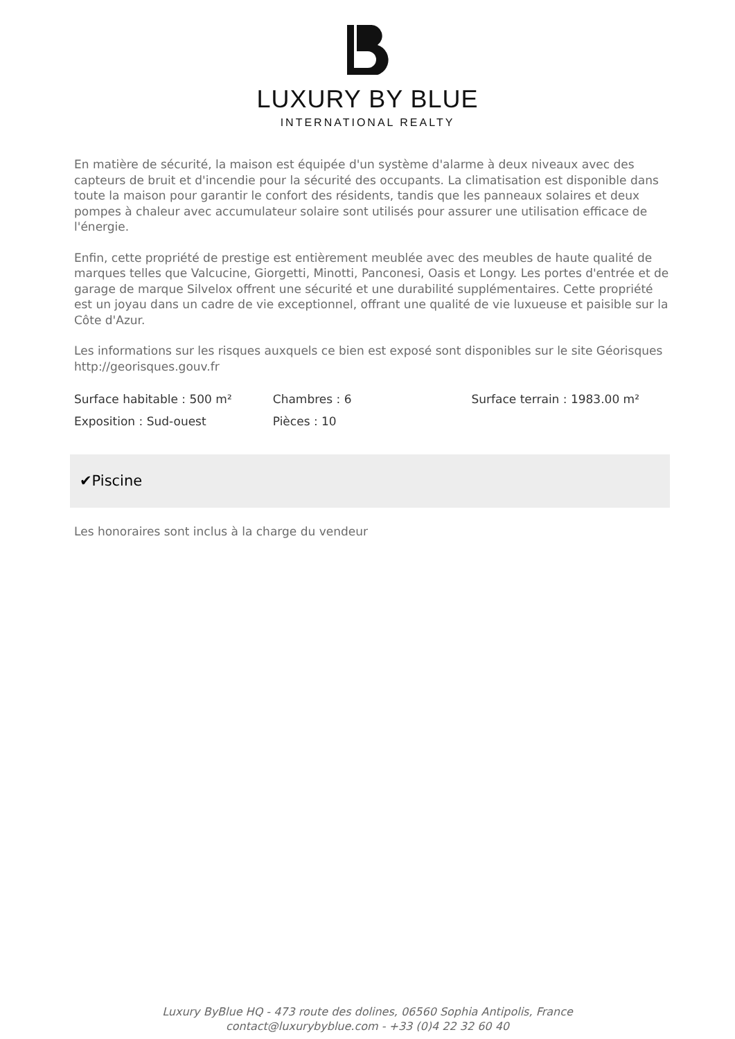LUXURY BY BLUE
INTERNATIONAL REALTY
En matière de sécurité, la maison est équipée d'un système d'alarme à deux niveaux avec des capteurs de bruit et d'incendie pour la sécurité des occupants. La climatisation est disponible dans toute la maison pour garantir le confort des résidents, tandis que les panneaux solaires et deux pompes à chaleur avec accumulateur solaire sont utilisés pour assurer une utilisation efficace de l'énergie.
Enfin, cette propriété de prestige est entièrement meublée avec des meubles de haute qualité de marques telles que Valcucine, Giorgetti, Minotti, Panconesi, Oasis et Longy. Les portes d'entrée et de garage de marque Silvelox offrent une sécurité et une durabilité supplémentaires. Cette propriété est un joyau dans un cadre de vie exceptionnel, offrant une qualité de vie luxueuse et paisible sur la Côte d'Azur.
Les informations sur les risques auxquels ce bien est exposé sont disponibles sur le site Géorisques http://georisques.gouv.fr
| Surface habitable : 500 m² | Chambres : 6 | Surface terrain : 1983.00 m² |
| Exposition : Sud-ouest | Pièces : 10 | |
✔Piscine
Les honoraires sont inclus à la charge du vendeur
Luxury ByBlue HQ - 473 route des dolines, 06560 Sophia Antipolis, France
contact@luxurybyblue.com - +33 (0)4 22 32 60 40